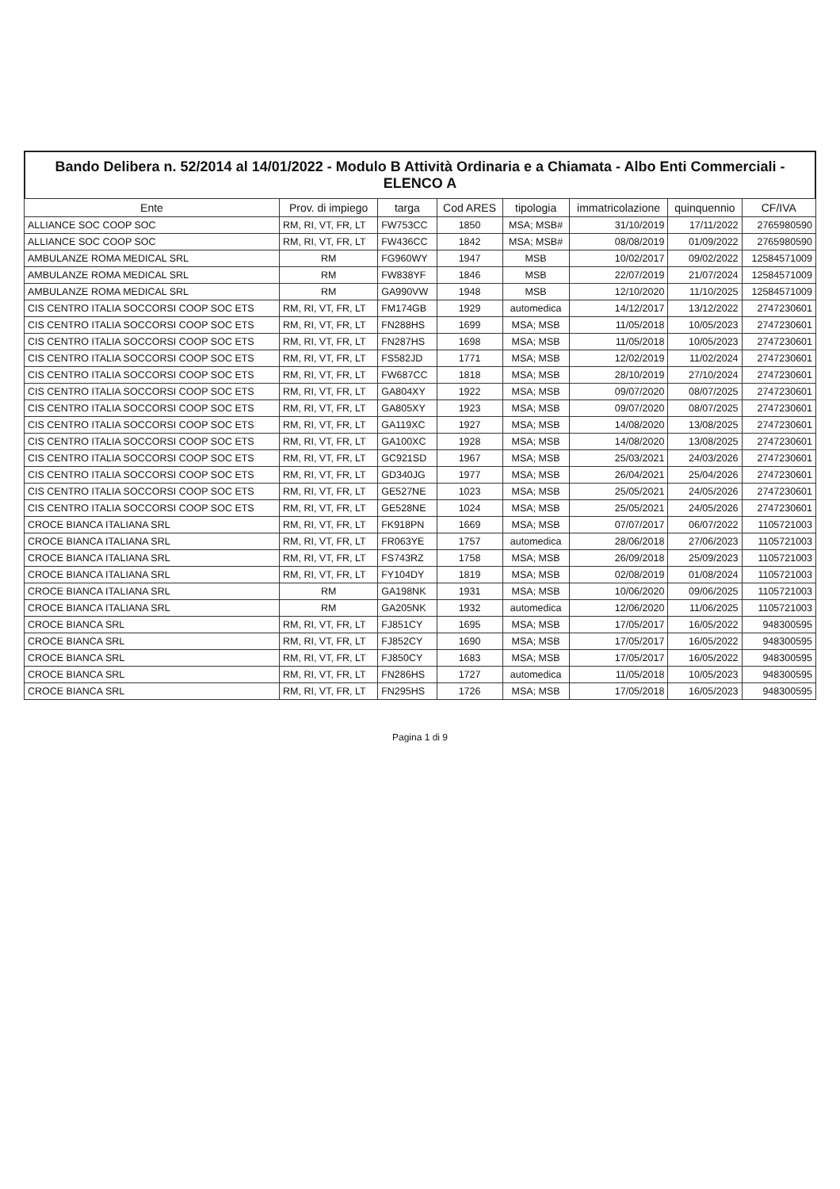Bando Delibera n. 52/2014 al 14/01/2022 - Modulo B Attività Ordinaria e a Chiamata - Albo Enti Commerciali - ELENCO A
| Ente | Prov. di impiego | targa | Cod ARES | tipologia | immatricolazione | quinquennio | CF/IVA |
| --- | --- | --- | --- | --- | --- | --- | --- |
| ALLIANCE SOC COOP SOC | RM, RI, VT, FR, LT | FW753CC | 1850 | MSA; MSB# | 31/10/2019 | 17/11/2022 | 2765980590 |
| ALLIANCE SOC COOP SOC | RM, RI, VT, FR, LT | FW436CC | 1842 | MSA; MSB# | 08/08/2019 | 01/09/2022 | 2765980590 |
| AMBULANZE ROMA MEDICAL SRL | RM | FG960WY | 1947 | MSB | 10/02/2017 | 09/02/2022 | 12584571009 |
| AMBULANZE ROMA MEDICAL SRL | RM | FW838YF | 1846 | MSB | 22/07/2019 | 21/07/2024 | 12584571009 |
| AMBULANZE ROMA MEDICAL SRL | RM | GA990VW | 1948 | MSB | 12/10/2020 | 11/10/2025 | 12584571009 |
| CIS CENTRO ITALIA SOCCORSI COOP SOC ETS | RM, RI, VT, FR, LT | FM174GB | 1929 | automedica | 14/12/2017 | 13/12/2022 | 2747230601 |
| CIS CENTRO ITALIA SOCCORSI COOP SOC ETS | RM, RI, VT, FR, LT | FN288HS | 1699 | MSA; MSB | 11/05/2018 | 10/05/2023 | 2747230601 |
| CIS CENTRO ITALIA SOCCORSI COOP SOC ETS | RM, RI, VT, FR, LT | FN287HS | 1698 | MSA; MSB | 11/05/2018 | 10/05/2023 | 2747230601 |
| CIS CENTRO ITALIA SOCCORSI COOP SOC ETS | RM, RI, VT, FR, LT | FS582JD | 1771 | MSA; MSB | 12/02/2019 | 11/02/2024 | 2747230601 |
| CIS CENTRO ITALIA SOCCORSI COOP SOC ETS | RM, RI, VT, FR, LT | FW687CC | 1818 | MSA; MSB | 28/10/2019 | 27/10/2024 | 2747230601 |
| CIS CENTRO ITALIA SOCCORSI COOP SOC ETS | RM, RI, VT, FR, LT | GA804XY | 1922 | MSA; MSB | 09/07/2020 | 08/07/2025 | 2747230601 |
| CIS CENTRO ITALIA SOCCORSI COOP SOC ETS | RM, RI, VT, FR, LT | GA805XY | 1923 | MSA; MSB | 09/07/2020 | 08/07/2025 | 2747230601 |
| CIS CENTRO ITALIA SOCCORSI COOP SOC ETS | RM, RI, VT, FR, LT | GA119XC | 1927 | MSA; MSB | 14/08/2020 | 13/08/2025 | 2747230601 |
| CIS CENTRO ITALIA SOCCORSI COOP SOC ETS | RM, RI, VT, FR, LT | GA100XC | 1928 | MSA; MSB | 14/08/2020 | 13/08/2025 | 2747230601 |
| CIS CENTRO ITALIA SOCCORSI COOP SOC ETS | RM, RI, VT, FR, LT | GC921SD | 1967 | MSA; MSB | 25/03/2021 | 24/03/2026 | 2747230601 |
| CIS CENTRO ITALIA SOCCORSI COOP SOC ETS | RM, RI, VT, FR, LT | GD340JG | 1977 | MSA; MSB | 26/04/2021 | 25/04/2026 | 2747230601 |
| CIS CENTRO ITALIA SOCCORSI COOP SOC ETS | RM, RI, VT, FR, LT | GE527NE | 1023 | MSA; MSB | 25/05/2021 | 24/05/2026 | 2747230601 |
| CIS CENTRO ITALIA SOCCORSI COOP SOC ETS | RM, RI, VT, FR, LT | GE528NE | 1024 | MSA; MSB | 25/05/2021 | 24/05/2026 | 2747230601 |
| CROCE BIANCA ITALIANA SRL | RM, RI, VT, FR, LT | FK918PN | 1669 | MSA; MSB | 07/07/2017 | 06/07/2022 | 1105721003 |
| CROCE BIANCA ITALIANA SRL | RM, RI, VT, FR, LT | FR063YE | 1757 | automedica | 28/06/2018 | 27/06/2023 | 1105721003 |
| CROCE BIANCA ITALIANA SRL | RM, RI, VT, FR, LT | FS743RZ | 1758 | MSA; MSB | 26/09/2018 | 25/09/2023 | 1105721003 |
| CROCE BIANCA ITALIANA SRL | RM, RI, VT, FR, LT | FY104DY | 1819 | MSA; MSB | 02/08/2019 | 01/08/2024 | 1105721003 |
| CROCE BIANCA ITALIANA SRL | RM | GA198NK | 1931 | MSA; MSB | 10/06/2020 | 09/06/2025 | 1105721003 |
| CROCE BIANCA ITALIANA SRL | RM | GA205NK | 1932 | automedica | 12/06/2020 | 11/06/2025 | 1105721003 |
| CROCE BIANCA SRL | RM, RI, VT, FR, LT | FJ851CY | 1695 | MSA; MSB | 17/05/2017 | 16/05/2022 | 948300595 |
| CROCE BIANCA SRL | RM, RI, VT, FR, LT | FJ852CY | 1690 | MSA; MSB | 17/05/2017 | 16/05/2022 | 948300595 |
| CROCE BIANCA SRL | RM, RI, VT, FR, LT | FJ850CY | 1683 | MSA; MSB | 17/05/2017 | 16/05/2022 | 948300595 |
| CROCE BIANCA SRL | RM, RI, VT, FR, LT | FN286HS | 1727 | automedica | 11/05/2018 | 10/05/2023 | 948300595 |
| CROCE BIANCA SRL | RM, RI, VT, FR, LT | FN295HS | 1726 | MSA; MSB | 17/05/2018 | 16/05/2023 | 948300595 |
Pagina 1 di 9